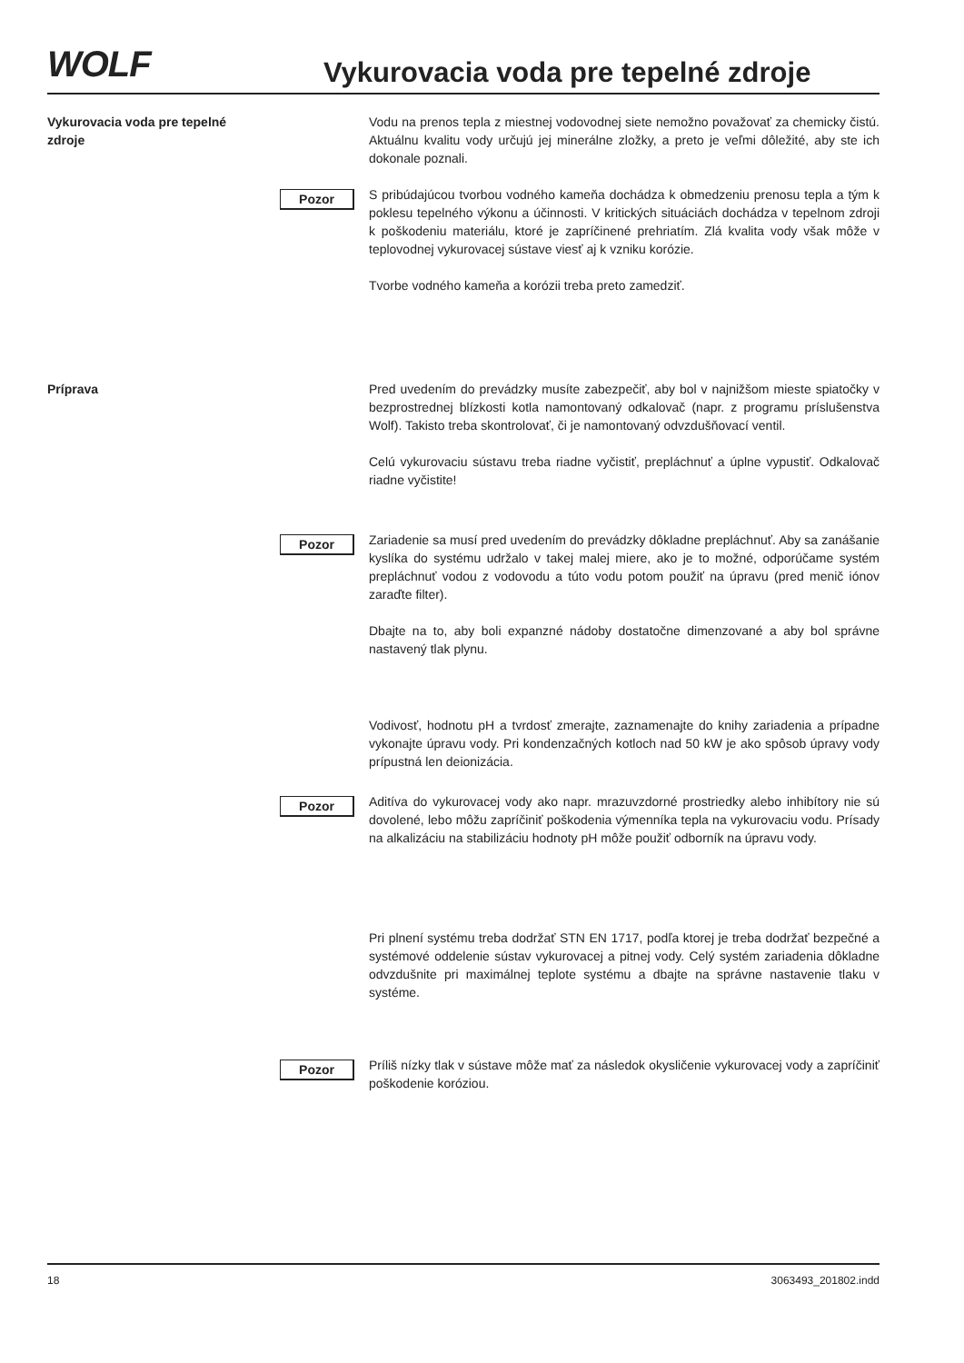WOLF
Vykurovacia voda pre tepelné zdroje
Vykurovacia voda pre tepelné zdroje
Vodu na prenos tepla z miestnej vodovodnej siete nemožno považovať za chemicky čistú. Aktuálnu kvalitu vody určujú jej minerálne zložky, a preto je veľmi dôležité, aby ste ich dokonale poznali.
Pozor
S pribúdajúcou tvorbou vodného kameňa dochádza k obmedzeniu prenosu tepla a tým k poklesu tepelného výkonu a účinnosti. V kritických situáciách dochádza v tepelnom zdroji k poškodeniu materiálu, ktoré je zapríčinené prehriatím. Zlá kvalita vody však môže v teplovodnej vykurovacej sústave viesť aj k vzniku korózie.
Tvorbe vodného kameňa a korózii treba preto zamedziť.
Príprava Pred uvedením do prevádzky musíte zabezpečiť, aby bol v najnižšom mieste spiatočky v bezprostrednej blízkosti kotla namontovaný odkalovač (napr. z programu príslušenstva Wolf). Takisto treba skontrolovať, či je namontovaný odvzdušňovací ventil.
Celú vykurovaciu sústavu treba riadne vyčistiť, prepláchnuť a úplne vypustiť. Odkalovač riadne vyčistite!
Pozor
Zariadenie sa musí pred uvedením do prevádzky dôkladne prepláchnuť. Aby sa zanášanie kyslíka do systému udržalo v takej malej miere, ako je to možné, odporúčame systém prepláchnuť vodou z vodovodu a túto vodu potom použiť na úpravu (pred menič iónov zaraďte filter).
Dbajte na to, aby boli expanzné nádoby dostatočne dimenzované a aby bol správne nastavený tlak plynu.
Vodivosť, hodnotu pH a tvrdosť zmerajte, zaznamenajte do knihy zariadenia a prípadne vykonajte úpravu vody. Pri kondenzačných kotloch nad 50 kW je ako spôsob úpravy vody prípustná len deionizácia.
Pozor
Aditíva do vykurovacej vody ako napr. mrazuvzdorné prostriedky alebo inhibítory nie sú dovolené, lebo môžu zapríčiniť poškodenia výmenníka tepla na vykurovaciu vodu. Prísady na alkalizáciu na stabilizáciu hodnoty pH môže použiť odborník na úpravu vody.
Pri plnení systému treba dodržať STN EN 1717, podľa ktorej je treba dodržať bezpečné a systémové oddelenie sústav vykurovacej a pitnej vody. Celý systém zariadenia dôkladne odvzdušnite pri maximálnej teplote systému a dbajte na správne nastavenie tlaku v systéme.
Pozor
Príliš nízky tlak v sústave môže mať za následok okysličenie vykurovacej vody a zapríčiniť poškodenie koróziou.
18 3063493_201802.indd